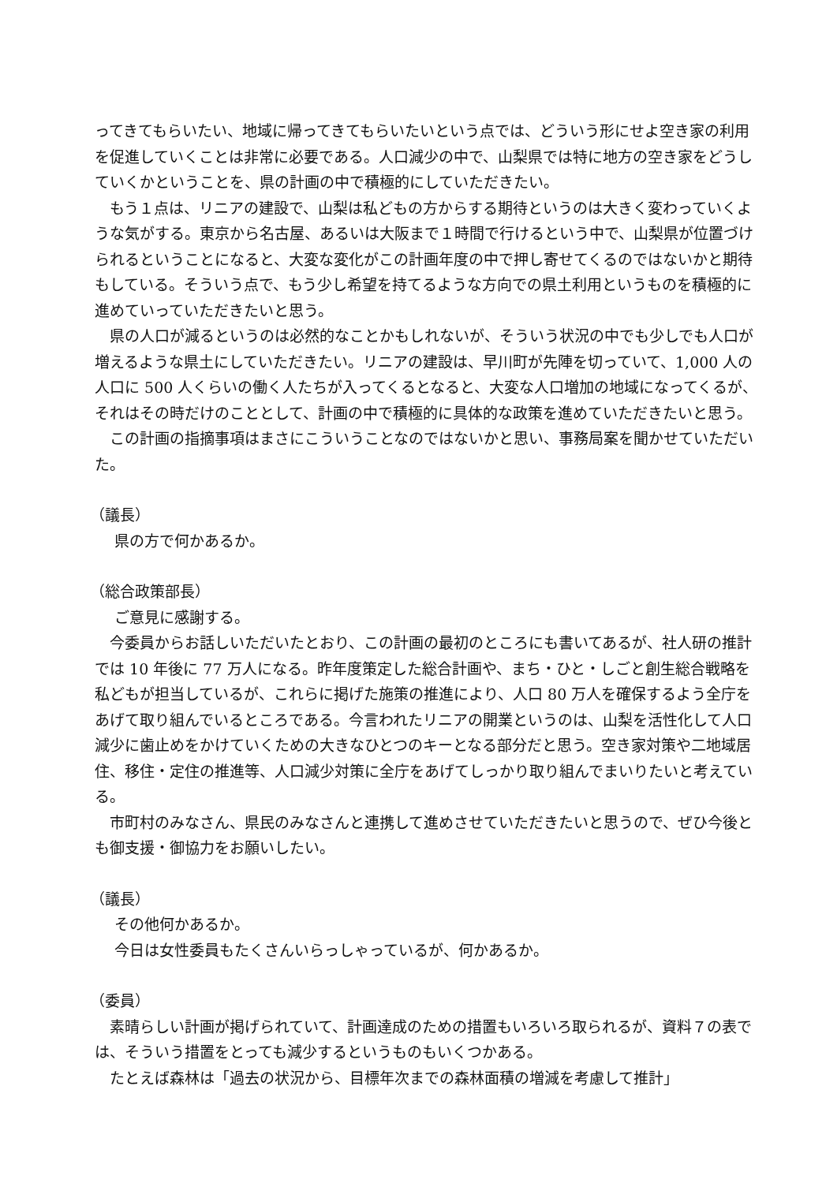ってきてもらいたい、地域に帰ってきてもらいたいという点では、どういう形にせよ空き家の利用を促進していくことは非常に必要である。人口減少の中で、山梨県では特に地方の空き家をどうしていくかということを、県の計画の中で積極的にしていただきたい。
もう１点は、リニアの建設で、山梨は私どもの方からする期待というのは大きく変わっていくような気がする。東京から名古屋、あるいは大阪まで１時間で行けるという中で、山梨県が位置づけられるということになると、大変な変化がこの計画年度の中で押し寄せてくるのではないかと期待もしている。そういう点で、もう少し希望を持てるような方向での県土利用というものを積極的に進めていっていただきたいと思う。
県の人口が減るというのは必然的なことかもしれないが、そういう状況の中でも少しでも人口が増えるような県土にしていただきたい。リニアの建設は、早川町が先陣を切っていて、1,000 人の人口に 500 人くらいの働く人たちが入ってくるとなると、大変な人口増加の地域になってくるが、それはその時だけのこととして、計画の中で積極的に具体的な政策を進めていただきたいと思う。
この計画の指摘事項はまさにこういうことなのではないかと思い、事務局案を聞かせていただいた。
（議長）
県の方で何かあるか。
（総合政策部長）
ご意見に感謝する。
今委員からお話しいただいたとおり、この計画の最初のところにも書いてあるが、社人研の推計では 10 年後に 77 万人になる。昨年度策定した総合計画や、まち・ひと・しごと創生総合戦略を私どもが担当しているが、これらに掲げた施策の推進により、人口 80 万人を確保するよう全庁をあげて取り組んでいるところである。今言われたリニアの開業というのは、山梨を活性化して人口減少に歯止めをかけていくための大きなひとつのキーとなる部分だと思う。空き家対策や二地域居住、移住・定住の推進等、人口減少対策に全庁をあげてしっかり取り組んでまいりたいと考えている。
市町村のみなさん、県民のみなさんと連携して進めさせていただきたいと思うので、ぜひ今後とも御支援・御協力をお願いしたい。
（議長）
その他何かあるか。
今日は女性委員もたくさんいらっしゃっているが、何かあるか。
（委員）
素晴らしい計画が掲げられていて、計画達成のための措置もいろいろ取られるが、資料７の表では、そういう措置をとっても減少するというものもいくつかある。
たとえば森林は「過去の状況から、目標年次までの森林面積の増減を考慮して推計」